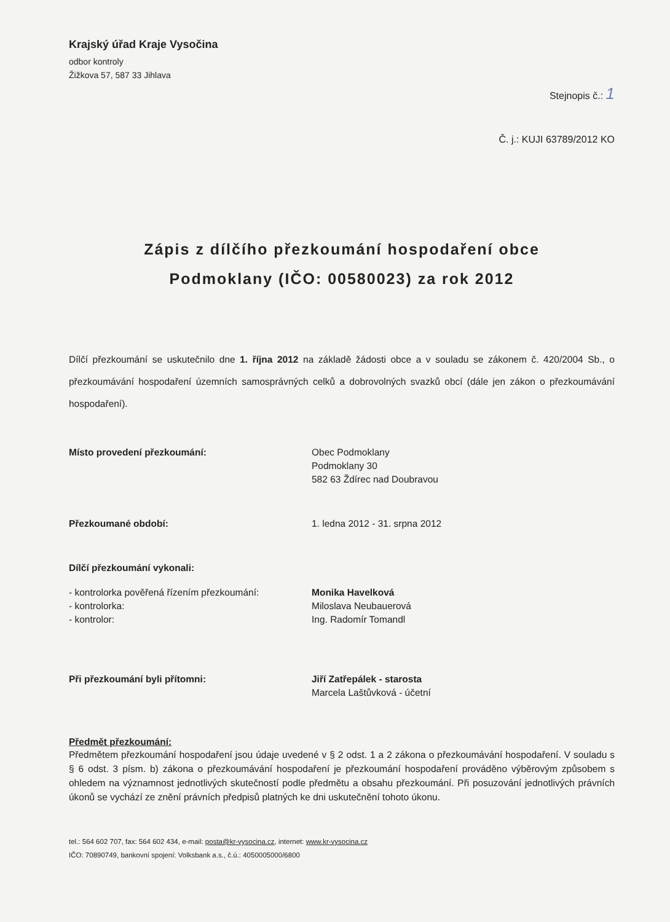Krajský úřad Kraje Vysočina
odbor kontroly
Žižkova 57, 587 33 Jihlava
Stejnopis č.: 1
Č. j.: KUJI 63789/2012 KO
Zápis z dílčího přezkoumání hospodaření obce
Podmoklany (IČO: 00580023) za rok 2012
Dílčí přezkoumání se uskutečnilo dne 1. října 2012 na základě žádosti obce a v souladu se zákonem č. 420/2004 Sb., o přezkoumávání hospodaření územních samosprávných celků a dobrovolných svazků obcí (dále jen zákon o přezkoumávání hospodaření).
Místo provedení přezkoumání: Obec Podmoklany
Podmoklany 30
582 63 Ždírec nad Doubravou
Přezkoumané období: 1. ledna 2012 - 31. srpna 2012
Dílčí přezkoumání vykonali:
- kontrolorka pověřená řízením přezkoumání:
- kontrolorka:
- kontrolor:
Monika Havelková
Miloslava Neubauerová
Ing. Radomír Tomandl
Při přezkoumání byli přítomni: Jiří Zatřepálek - starosta
Marcela Laštůvková - účetní
Předmět přezkoumání:
Předmětem přezkoumání hospodaření jsou údaje uvedené v § 2 odst. 1 a 2 zákona o přezkoumávání hospodaření. V souladu s § 6 odst. 3 písm. b) zákona o přezkoumávání hospodaření je přezkoumání hospodaření prováděno výběrovým způsobem s ohledem na významnost jednotlivých skutečností podle předmětu a obsahu přezkoumání. Při posuzování jednotlivých právních úkonů se vychází ze znění právních předpisů platných ke dni uskutečnění tohoto úkonu.
tel.: 564 602 707, fax: 564 602 434, e-mail: posta@kr-vysocina.cz, internet: www.kr-vysocina.cz
IČO: 70890749, bankovní spojení: Volksbank a.s., č.ú.: 4050005000/6800